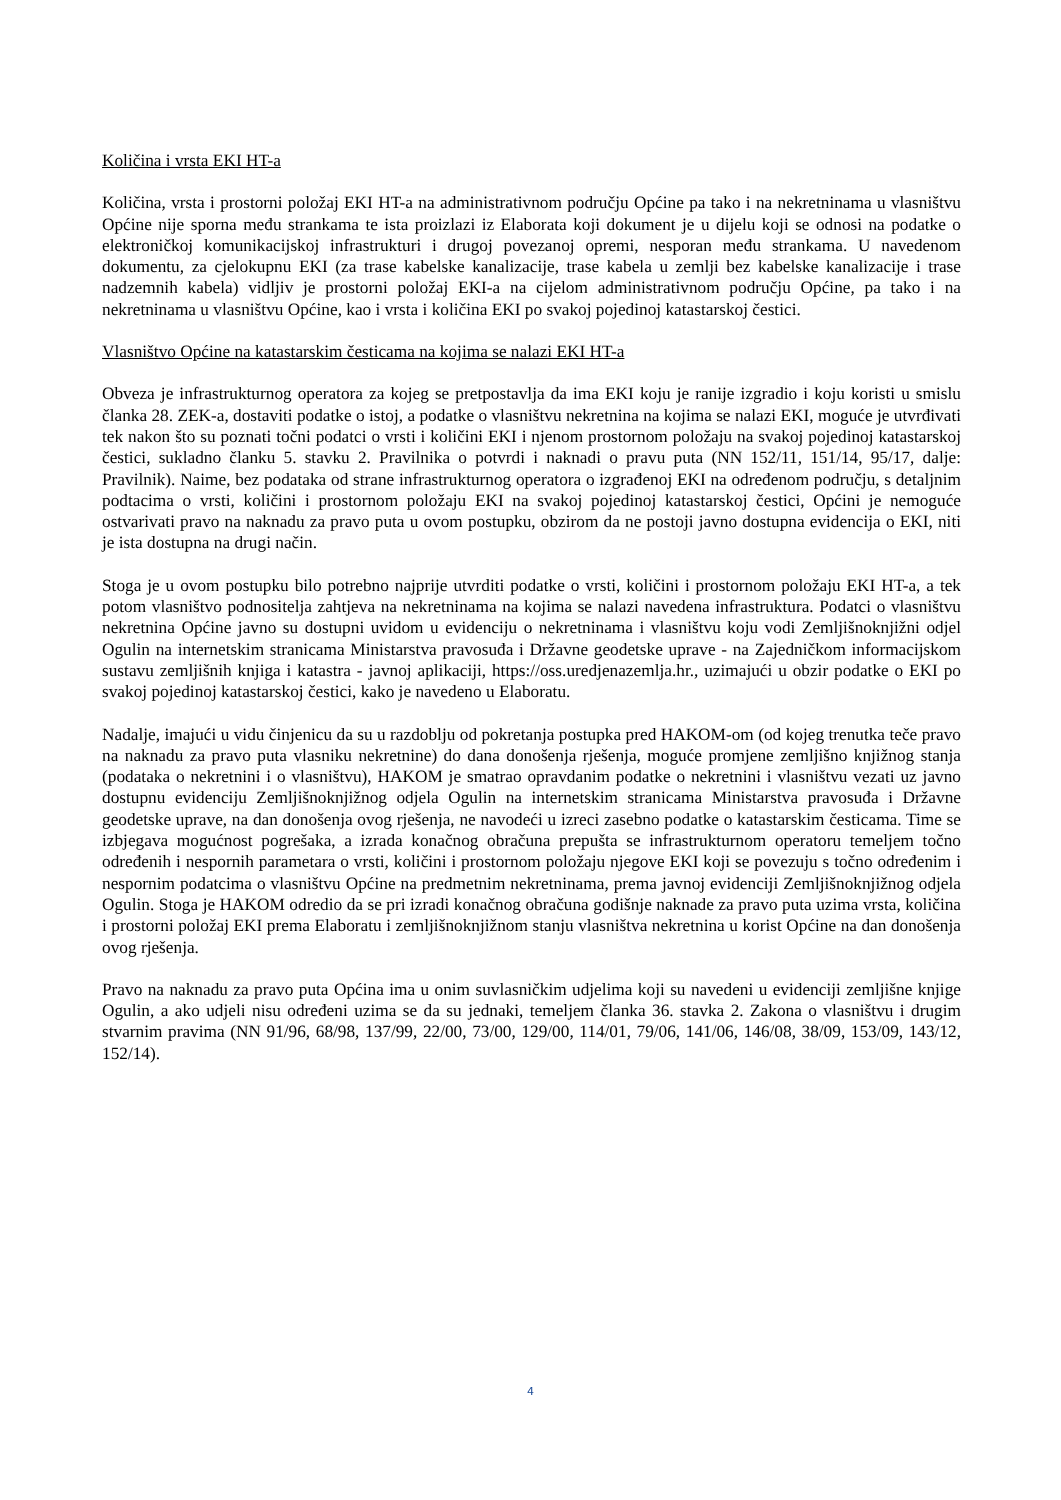Količina i vrsta EKI HT-a
Količina, vrsta i prostorni položaj EKI HT-a na administrativnom području Općine pa tako i na nekretninama u vlasništvu Općine nije sporna među strankama te ista proizlazi iz Elaborata koji dokument je u dijelu koji se odnosi na podatke o elektroničkoj komunikacijskoj infrastrukturi i drugoj povezanoj opremi, nesporan među strankama. U navedenom dokumentu, za cjelokupnu EKI (za trase kabelske kanalizacije, trase kabela u zemlji bez kabelske kanalizacije i trase nadzemnih kabela) vidljiv je prostorni položaj EKI-a na cijelom administrativnom području Općine, pa tako i na nekretninama u vlasništvu Općine, kao i vrsta i količina EKI po svakoj pojedinoj katastarskoj čestici.
Vlasništvo Općine na katastarskim česticama na kojima se nalazi EKI HT-a
Obveza je infrastrukturnog operatora za kojeg se pretpostavlja da ima EKI koju je ranije izgradio i koju koristi u smislu članka 28. ZEK-a, dostaviti podatke o istoj, a podatke o vlasništvu nekretnina na kojima se nalazi EKI, moguće je utvrđivati tek nakon što su poznati točni podatci o vrsti i količini EKI i njenom prostornom položaju na svakoj pojedinoj katastarskoj čestici, sukladno članku 5. stavku 2. Pravilnika o potvrdi i naknadi o pravu puta (NN 152/11, 151/14, 95/17, dalje: Pravilnik). Naime, bez podataka od strane infrastrukturnog operatora o izgrađenoj EKI na određenom području, s detaljnim podtacima o vrsti, količini i prostornom položaju EKI na svakoj pojedinoj katastarskoj čestici, Općini je nemoguće ostvarivati pravo na naknadu za pravo puta u ovom postupku, obzirom da ne postoji javno dostupna evidencija o EKI, niti je ista dostupna na drugi način.
Stoga je u ovom postupku bilo potrebno najprije utvrditi podatke o vrsti, količini i prostornom položaju EKI HT-a, a tek potom vlasništvo podnositelja zahtjeva na nekretninama na kojima se nalazi navedena infrastruktura. Podatci o vlasništvu nekretnina Općine javno su dostupni uvidom u evidenciju o nekretninama i vlasništvu koju vodi Zemljišnoknjižni odjel Ogulin na internetskim stranicama Ministarstva pravosuđa i Državne geodetske uprave - na Zajedničkom informacijskom sustavu zemljišnih knjiga i katastra - javnoj aplikaciji, https://oss.uredjenazemlja.hr., uzimajući u obzir podatke o EKI po svakoj pojedinoj katastarskoj čestici, kako je navedeno u Elaboratu.
Nadalje, imajući u vidu činjenicu da su u razdoblju od pokretanja postupka pred HAKOM-om (od kojeg trenutka teče pravo na naknadu za pravo puta vlasniku nekretnine) do dana donošenja rješenja, moguće promjene zemljišno knjižnog stanja (podataka o nekretnini i o vlasništvu), HAKOM je smatrao opravdanim podatke o nekretnini i vlasništvu vezati uz javno dostupnu evidenciju Zemljišnoknjižnog odjela Ogulin na internetskim stranicama Ministarstva pravosuđa i Državne geodetske uprave, na dan donošenja ovog rješenja, ne navodeći u izreci zasebno podatke o katastarskim česticama. Time se izbjegava mogućnost pogrešaka, a izrada konačnog obračuna prepušta se infrastrukturnom operatoru temeljem točno određenih i nespornih parametara o vrsti, količini i prostornom položaju njegove EKI koji se povezuju s točno određenim i nespornim podatcima o vlasništvu Općine na predmetnim nekretninama, prema javnoj evidenciji Zemljišnoknjižnog odjela Ogulin. Stoga je HAKOM odredio da se pri izradi konačnog obračuna godišnje naknade za pravo puta uzima vrsta, količina i prostorni položaj EKI prema Elaboratu i zemljišnoknjižnom stanju vlasništva nekretnina u korist Općine na dan donošenja ovog rješenja.
Pravo na naknadu za pravo puta Općina ima u onim suvlasničkim udjelima koji su navedeni u evidenciji zemljišne knjige Ogulin, a ako udjeli nisu određeni uzima se da su jednaki, temeljem članka 36. stavka 2. Zakona o vlasništvu i drugim stvarnim pravima (NN 91/96, 68/98, 137/99, 22/00, 73/00, 129/00, 114/01, 79/06, 141/06, 146/08, 38/09, 153/09, 143/12, 152/14).
4